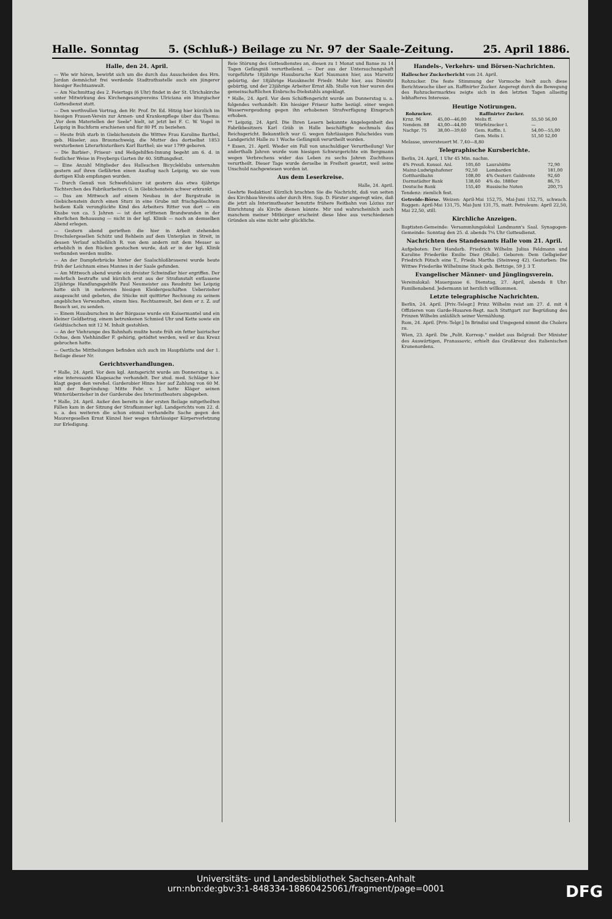Halle. Sonntag 5. (Schluß-) Beilage zu Nr. 97 der Saale-Zeitung. 25. April 1886.
Halle, den 24. April.
— Wie wir hören, bewirbt sich um die durch das Ausscheiden des Hrn. Jordan demnächst frei werdende Stadtrathsstelle auch ein jüngerer hiesiger Rechtsanwalt.
— Am Nachmittag des 2. Feiertags (6 Uhr) findet in der St. Ulrichskirche unter Mitwirkung des Kirchengesangvereins Ulriciana ein liturgischer Gottesdienst statt.
— Den werthvollen Vortrag, den Hr. Prof. Dr. Ed. Hitzig hier kürzlich im hiesigen Frauen-Verein zur Armen- und Krankenpflege über das Thema: „Vor dem Materiellen der Seele" hielt, ist jetzt bei F. C. W. Vogel in Leipzig in Buchform erschienen und für 80 Pf. zu beziehen.
— Heute früh starb in Giebichenstein die Wittwe Frau Karoline Barthel, geb. Häseler, aus Braunschweig, die Mutter des dortselbst 1853 verstorbenen Literarhistorikers Karl Barthel; sie war 1799 geboren.
— Die Barbier-, Friseur- und Heilgehilfen-Innung begeht am 6. d. in festlicher Weise in Freybergs Garten ihr 40. Stiftungsfest.
— Eine Anzahl Mitglieder des Halleschen Bicycleklubs unternahm gestern auf ihren Gefährten einen Ausflug nach Leipzig, wo sie vom dortigen Klub empfangen wurden.
— Durch Genuß von Schwefelsäure ist gestern das etwa 4jährige Töchterchen des Fabrikarbeiters G. in Giebichenstein schwer erkrankt.
— Das am Mittwoch auf einem Neubau in der Burgstraße in Giebichenstein durch einen Sturz in eine Grube mit frischgelöschtem heißem Kalk verunglückte Kind des Arbeiters Ritter von dort — ein Knabe von ca. 5 Jahren — ist den erlittenen Brandwunden in der elterlichen Behausung — nicht in der kgl. Klinik — noch an demselben Abend erlegen.
— Gestern abend geriethen die hier in Arbeit stehenden Drechslergesellen Schütz und Rehbein auf dem Unterplan in Streit, in dessen Verlauf schließlich R. von dem andern mit dem Messer so erheblich in den Rücken gestochen wurde, daß er in der kgl. Klinik verbunden werden mußte.
— An der Dampferbrücke hinter der Saalschloßbrauerei wurde heute früh der Leichnam eines Mannes in der Saale gefunden.
— Am Mittwoch abend wurde ein dreister Schwindler hier ergriffen. Der mehrfach bestrafte und kürzlich erst aus der Strafanstalt entlassene 25jährige Handlungsgehilfe Paul Neumeister aus Reudnitz bei Leipzig hatte sich in mehreren hiesigen Kleidergeschäften Ueberzieher ausgesucht und gebeten, die Stücke mit quittirter Rechnung zu seinem angeblichen Verwandten, einem hies. Rechtsanwalt, bei dem er z. Z. auf Besuch sei, zu senden.
— Einem Hausburschen in der Börgasse wurde ein Kaisermantel und ein kleiner Geldbetrag, einem betrunkenen Schmied Uhr und Kette sowie ein Geldtäschchen mit 12 M. Inhalt gestohlen.
— An der Viehrampe des Bahnhofs mußte heute früh ein fetter bairischer Ochse, dem Viehhändler F. gehörig, getödtet werden, weil er das Kreuz gebrochen hatte.
— Oertliche Mittheilungen befinden sich auch im Hauptblatte und der 1. Beilage dieser Nr.
Gerichtsverhandlungen.
* Halle, 24. April. Vor dem kgl. Amtsgericht wurde am Donnerstag u. a. eine interessante Klagesache verhandelt. Der stud. med. Schläger hier klagt gegen den verehel. Garderobier Hinze hier auf Zahlung von 60 M. mit der Begründung: Mitte Febr. v. J. hatte Kläger seinen Winterüberzieher in der Garderobe des Interimstheaters abgegeben.
* Halle, 24. April. Außer den bereits in der ersten Beilage mitgetheilten Fällen kam in der Sitzung der Strafkammer kgl. Landgerichts vom 22. d. u. a. des weiteren die schon einmal verhandelte Sache gegen den Maurergesellen Ernst Künzel hier wegen fahrlässiger Körperverletzung zur Erledigung.
Reie Störung des Gottesdienstes an, diesen zu 1 Monat und Banse zu 14 Tagen Gefängniß verurtheilend. — Der aus der Untersuchungshaft vorgeführte 18jährige Hausbursche Karl Naumann hier, aus Marwitz gebürtig, der 18jährige Hausknecht Friedr. Mohr hier, aus Dönnitz gebürtig, und der 23jährige Arbeiter Ernst Alb. Stolle von hier waren des gemeinschaftlichen Einbruchs-Diebstahls angeklagt.
* Halle, 24. April. Vor dem Schöffengericht wurde am Donnerstag u. a. folgendes verhandelt: Ein hiesiger Friseur hatte bezügl. einer wegen Wasservergeudung gegen ihn erhobenen Strafverfügung Einspruch erhoben.
** Leipzig, 24. April. Die Ihren Lesern bekannte Angelegenheit des Fabrikbesitzers Karl Gräb in Halle beschäftigte nochmals das Reichsgericht. Bekanntlich war G. wegen fahrlässigen Falscheides vom Landgericht Halle zu 1 Woche Gefängniß verurtheilt worden.
* Essen, 21. April. Wieder ein Fall von unschuldiger Verurtheilung! Vor anderthalb Jahren wurde vom hiesigen Schwurgerichte ein Bergmann wegen Verbrechens wider das Leben zu sechs Jahren Zuchthaus verurtheilt. Dieser Tage wurde derselbe in Freiheit gesetzt, weil seine Unschuld nachgewiesen worden ist.
Aus dem Leserkreise.
Halle, 24. April.
Geehrte Redaktion! Kürzlich brachten Sie die Nachricht, daß von seiten des Kirchbau-Vereins oder durch Hrn. Sup. D. Förster angeregt wäre, daß die jetzt als Interimstheater benutzte frühere Reitbahn von Lözius zur Einrichtung als Kirche dienen könnte. Mir und wahrscheinlich auch manchem meiner Mitbürger erscheint diese Idee aus verschiedenen Gründen als eine nicht sehr glückliche.
Handels-, Verkehrs- und Börsen-Nachrichten.
Hallescher Zuckerbericht vom 24. April.
Rohzucker. Die feste Stimmung der Vormoche hielt auch diese Berichtswoche über an. Raffinirter Zucker. Angeregt durch die Bewegung des Rohzuckermarktes zeigte sich in den letzten Tagen allseitig lebhafteres Interesse.
Heutige Notirungen.
| Rohzucker. | | Raffinirter Zucker. | |
| --- | --- | --- | --- |
| Krnz. 96 | 45,00—46,00 | Melis ff. | 55,50 56,00 |
| Nendem. 88 | 43,00—44,00 | Würfelzucker I. | — |
| Nachpr. 75 | 38,00—39,60 | Gem. Raffin. I. | 54,00—55,00 |
| | | Gem. Melis I. | 51,50 52,00 |
Melasse, unversteuert M. 7,40—8,80
Telegraphische Kursberichte.
Berlin, 24. April, 1 Uhr 45 Min. nachm.
| 4% Preuß. Konsol. Anl. | 105,60 | Laurahütte | 72,90 |
| Mainz-Ludwigshafener | 92,50 | Lombarden | 181,00 |
| Gotthardbahn | 108,00 | 4% Oesterr. Goldrente | 92,60 |
| Darmstädter Bank | 138,60 | 4% do. 1880er | 86,75 |
| Deutsche Bank | 155,40 | Russische Noten | 200,75 |
Tendenz: ziemlich fest.
Getreide-Börse. Weizen: April-Mai 152,75, Mai-Juni 152,75, schwach. Roggen: April-Mai 131,75, Mai-Juni 131,75, matt. Petroleum: April 22,50, Mai 22,50, still.
Kirchliche Anzeigen.
Baptisten-Gemeinde: Versammlungslokal Landmann's Saal. Synagogen-Gemeinde: Sonntag den 25. d. abends 7¼ Uhr Gottesdienst.
Nachrichten des Standesamts Halle vom 21. April.
Aufgeboten: Der Handarb. Friedrich Wilhelm Julius Feldmann und Karoline Friederike Emilie Diez (Halle). Geboren: Dem Gelbgießer Friedrich Pötsch eine T., Frieda Martha (Steinweg 42). Gestorben: Die Wittwe Friederike Wilhelmine Stock geb. Bettzige, 59 J. 3 T.
Evangelischer Männer- und Jünglingsverein.
Vereinslokal: Mauergasse 6. Dienstag, 27. April, abends 8 Uhr: Familienabend. Jedermann ist herzlich willkommen.
Letzte telegraphische Nachrichten.
Berlin, 24. April. [Priv.-Telegr.] Prinz Wilhelm reist am 27. d. mit 4 Offizieren vom Garde-Husaren-Regt. nach Stuttgart zur Begrüßung des Prinzen Wilhelm anläßlich seiner Vermählung.
Rom, 24. April. [Priv.-Telgr.] In Brindisi und Umgegend nimmt die Cholera zu.
Wien, 23. April. Die „Polit. Korresp." meldet aus Belgrad: Der Minister des Auswärtigen, Franassovic, erhielt das Großkreuz des italienischen Kronenordens.
Universitäts- und Landesbibliothek Sachsen-Anhalt
urn:nbn:de:gbv:3:1-848334-18860425061/fragment/page=0001
DFG